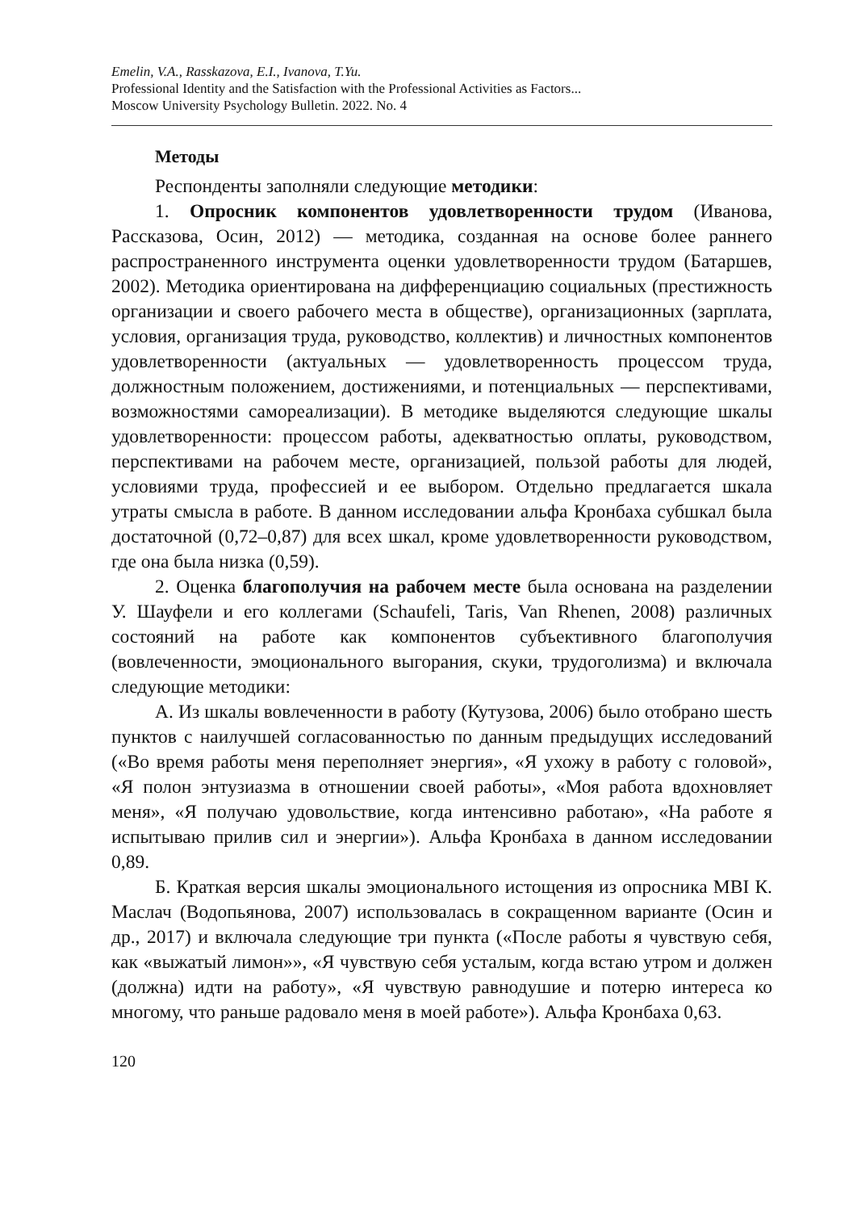Emelin, V.A., Rasskazova, E.I., Ivanova, T.Yu.
Professional Identity and the Satisfaction with the Professional Activities as Factors...
Moscow University Psychology Bulletin. 2022. No. 4
Методы
Респонденты заполняли следующие методики:
1. Опросник компонентов удовлетворенности трудом (Иванова, Рассказова, Осин, 2012) — методика, созданная на основе более раннего распространенного инструмента оценки удовлетворенности трудом (Батаршев, 2002). Методика ориентирована на дифференциацию социальных (престижность организации и своего рабочего места в обществе), организационных (зарплата, условия, организация труда, руководство, коллектив) и личностных компонентов удовлетворенности (актуальных — удовлетворенность процессом труда, должностным положением, достижениями, и потенциальных — перспективами, возможностями самореализации). В методике выделяются следующие шкалы удовлетворенности: процессом работы, адекватностью оплаты, руководством, перспективами на рабочем месте, организацией, пользой работы для людей, условиями труда, профессией и ее выбором. Отдельно предлагается шкала утраты смысла в работе. В данном исследовании альфа Кронбаха субшкал была достаточной (0,72–0,87) для всех шкал, кроме удовлетворенности руководством, где она была низка (0,59).
2. Оценка благополучия на рабочем месте была основана на разделении У. Шауфели и его коллегами (Schaufeli, Taris, Van Rhenen, 2008) различных состояний на работе как компонентов субъективного благополучия (вовлеченности, эмоционального выгорания, скуки, трудоголизма) и включала следующие методики:
А. Из шкалы вовлеченности в работу (Кутузова, 2006) было отобрано шесть пунктов с наилучшей согласованностью по данным предыдущих исследований («Во время работы меня переполняет энергия», «Я ухожу в работу с головой», «Я полон энтузиазма в отношении своей работы», «Моя работа вдохновляет меня», «Я получаю удовольствие, когда интенсивно работаю», «На работе я испытываю прилив сил и энергии»). Альфа Кронбаха в данном исследовании 0,89.
Б. Краткая версия шкалы эмоционального истощения из опросника MBI К. Маслач (Водопьянова, 2007) использовалась в сокращенном варианте (Осин и др., 2017) и включала следующие три пункта («После работы я чувствую себя, как «выжатый лимон»», «Я чувствую себя усталым, когда встаю утром и должен (должна) идти на работу», «Я чувствую равнодушие и потерю интереса ко многому, что раньше радовало меня в моей работе»). Альфа Кронбаха 0,63.
120